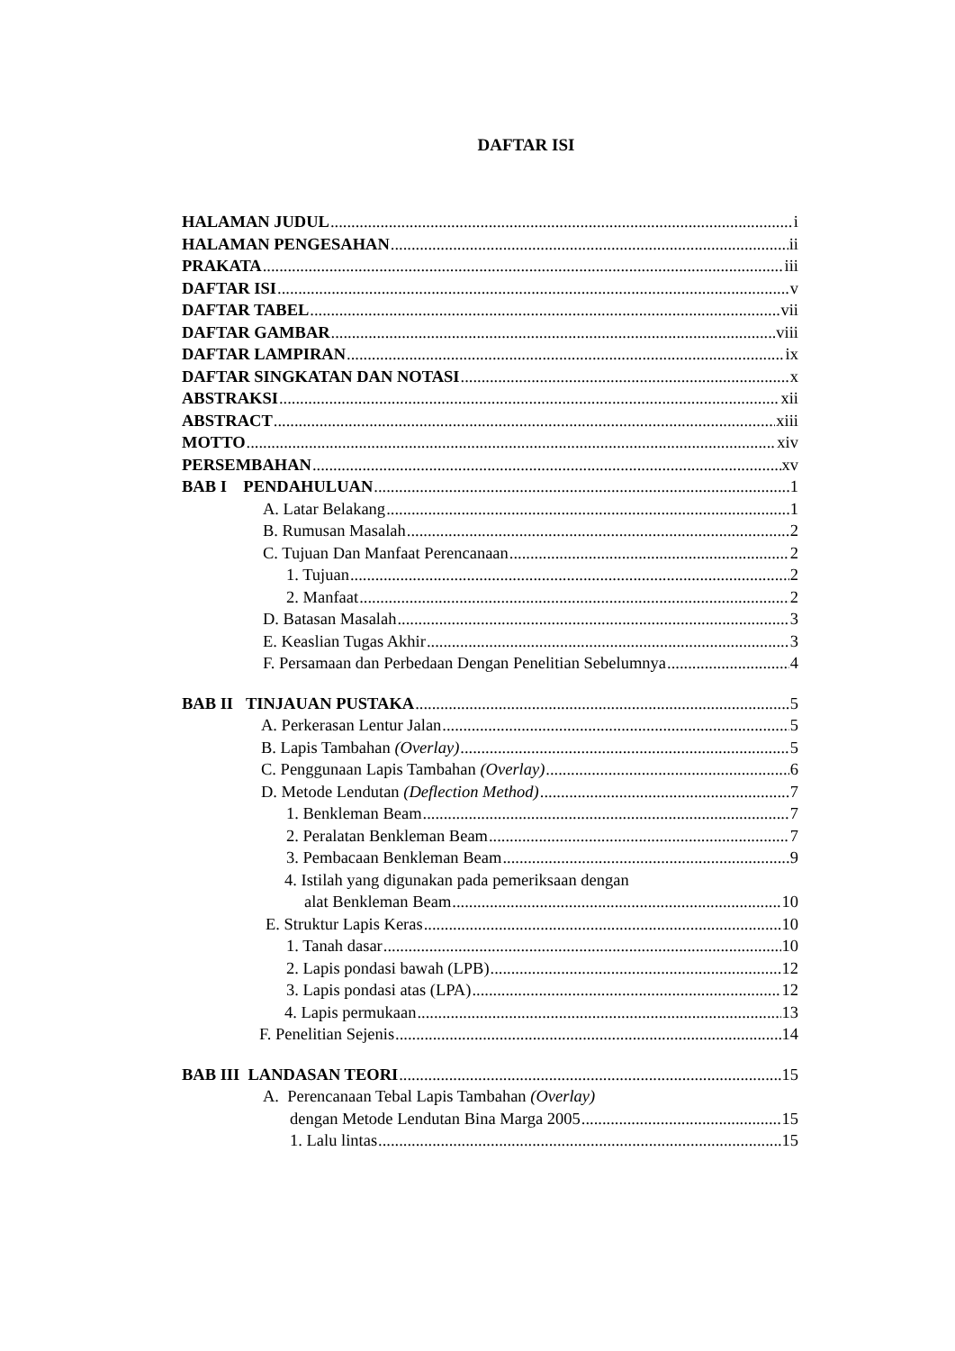DAFTAR ISI
HALAMAN JUDUL i
HALAMAN PENGESAHAN ii
PRAKATA iii
DAFTAR ISI v
DAFTAR TABEL vii
DAFTAR GAMBAR viii
DAFTAR LAMPIRAN ix
DAFTAR SINGKATAN DAN NOTASI x
ABSTRAKSI xii
ABSTRACT xiii
MOTTO xiv
PERSEMBAHAN xv
BAB I PENDAHULUAN 1
A. Latar Belakang 1
B. Rumusan Masalah 2
C. Tujuan Dan Manfaat Perencanaan 2
1. Tujuan 2
2. Manfaat 2
D. Batasan Masalah 3
E. Keaslian Tugas Akhir 3
F. Persamaan dan Perbedaan Dengan Penelitian Sebelumnya 4
BAB II TINJAUAN PUSTAKA 5
A. Perkerasan Lentur Jalan 5
B. Lapis Tambahan (Overlay) 5
C. Penggunaan Lapis Tambahan (Overlay) 6
D. Metode Lendutan (Deflection Method) 7
1. Benkleman Beam 7
2. Peralatan Benkleman Beam 7
3. Pembacaan Benkleman Beam 9
4. Istilah yang digunakan pada pemeriksaan dengan
alat Benkleman Beam 10
E. Struktur Lapis Keras 10
1. Tanah dasar 10
2. Lapis pondasi bawah (LPB) 12
3. Lapis pondasi atas (LPA) 12
4. Lapis permukaan 13
F. Penelitian Sejenis 14
BAB III LANDASAN TEORI 15
A. Perencanaan Tebal Lapis Tambahan (Overlay)
dengan Metode Lendutan Bina Marga 2005 15
1. Lalu lintas 15